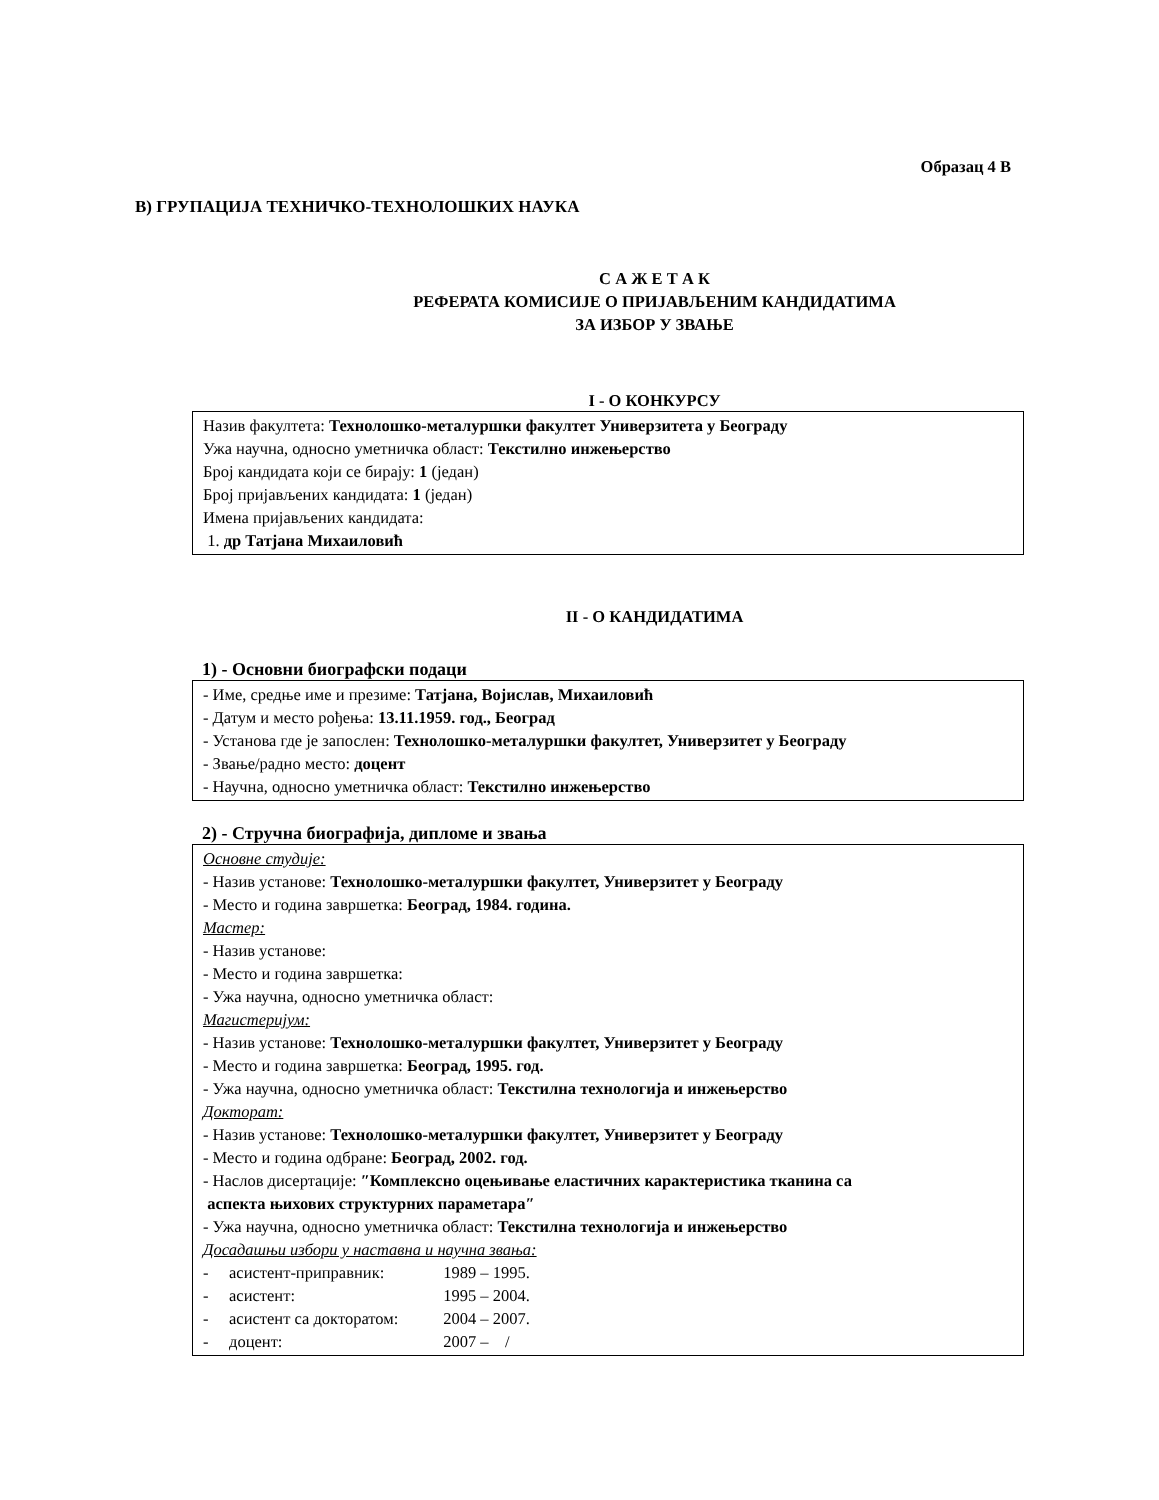Образац 4 В
В) ГРУПАЦИЈА ТЕХНИЧКО-ТЕХНОЛОШКИХ НАУКА
С А Ж Е Т А К
РЕФЕРАТА КОМИСИЈЕ О ПРИЈАВЉЕНИМ КАНДИДАТИМА
ЗА ИЗБОР У ЗВАЊЕ
I - О КОНКУРСУ
Назив факултета: Технолошко-металуршки факултет Универзитета у Београду
Ужа научна, односно уметничка област: Текстилно инжењерство
Број кандидата који се бирају: 1 (један)
Број пријављених кандидата: 1 (један)
Имена пријављених кандидата:
1. др Татјана Михаиловић
II - О КАНДИДАТИМА
1) - Основни биографски подаци
- Име, средње име и презиме: Татјана, Војислав, Михаиловић
- Датум и место рођења: 13.11.1959. год., Београд
- Установа где је запослен: Технолошко-металуршки факултет, Универзитет у Београду
- Звање/радно место: доцент
- Научна, односно уметничка област: Текстилно инжењерство
2) - Стручна биографија, дипломе и звања
Основне студије:
- Назив установе: Технолошко-металуршки факултет, Универзитет у Београду
- Место и година завршетка: Београд, 1984. година.
Мастер:
- Назив установе:
- Место и година завршетка:
- Ужа научна, односно уметничка област:
Магистеријум:
- Назив установе: Технолошко-металуршки факултет, Универзитет у Београду
- Место и година завршетка: Београд, 1995. год.
- Ужа научна, односно уметничка област: Текстилна технологија и инжењерство
Докторат:
- Назив установе: Технолошко-металуршки факултет, Универзитет у Београду
- Место и година одбране: Београд, 2002. год.
- Наслов дисертације: ″Комплексно оцењивање еластичних карактеристика тканина са
аспекта њихових структурних параметара″
- Ужа научна, односно уметничка област: Текстилна технологија и инжењерство
Досадашњи избори у наставна и научна звања:
- асистент-приправник: 1989 – 1995.
- асистент: 1995 – 2004.
- асистент са докторатом: 2004 – 2007.
- доцент: 2007 – /